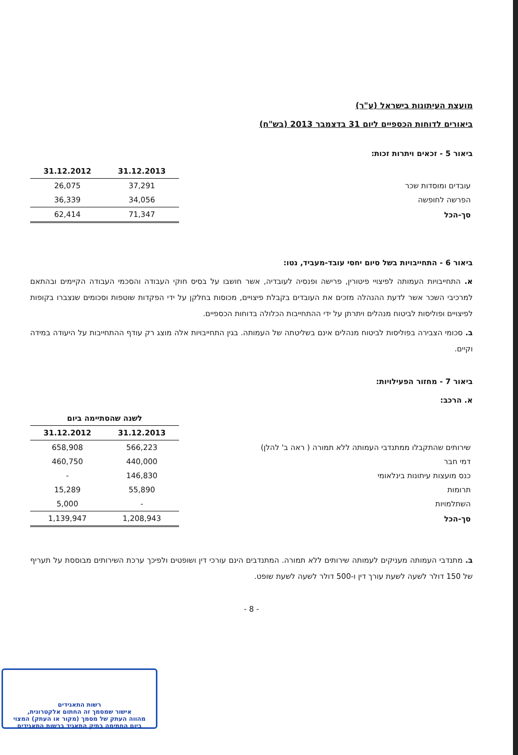מועצת העיתונות בישראל (ע"ר)
ביאורים לדוחות הכספיים ליום 31 בדצמבר 2013 (בש"ח)
ביאור 5 - זכאים ויתרות זכות:
| | 31.12.2013 | 31.12.2012 |
| --- | --- | --- |
| עובדים ומוסדות שכר | 37,291 | 26,075 |
| הפרשה לחופשה | 34,056 | 36,339 |
| סך-הכל | 71,347 | 62,414 |
ביאור 6 - התחייבויות בשל סיום יחסי עובד-מעביד, נטו:
א. התחייבויות העמותה לפיצויי פיטורין, פרישה ופנסיה לעובדיה, אשר חושבו על בסיס חוקי העבודה והסכמי העבודה הקיימים ובהתאם למרכיבי השכר אשר לדעת ההנהלה מזכים את העובדים בקבלת פיצויים, מכוסות בחלקן על ידי הפקדות שוטפות וסכומים שנצברו בקופות לפיצויים ופוליסות לביטוח מנהלים ויתרתן על ידי ההתחייבות הכלולה בדוחות הכספיים.
ב. סכומי הצבירה בפוליסות לביטוח מנהלים אינם בשליטתה של העמותה. בגין התחייבויות אלה מוצג רק עודף ההתחייבות על היעודה במידה וקיים.
ביאור 7 - מחזור הפעילויות:
א. הרכב:
| | לשנה שהסתיימה ביום | |
| --- | --- | --- |
| | 31.12.2013 | 31.12.2012 |
| שירותים שהתקבלו ממתנדבי העמותה ללא תמורה ( ראה ב' להלן) | 566,223 | 658,908 |
| דמי חבר | 440,000 | 460,750 |
| כנס מועצות עיתונות בינלאומי | 146,830 | - |
| תרומות | 55,890 | 15,289 |
| השתלמויות | - | 5,000 |
| סך-הכל | 1,208,943 | 1,139,947 |
ב. מתנדבי העמותה מעניקים לעמותה שירותים ללא תמורה. המתנדבים הינם עורכי דין ושופטים ולפיכך ערכת השירותים מבוססת על תעריף של 150 דולר לשעה לשעת עורך דין ו-500 דולר לשעה לשעת שופט.
- 8 -
רשות התאגידים
אישור שמסמך זה החתום אלקטרונית,
מהווה העתק של מסמך (מקור או העתק) המצוי
ביום החתימה בתיק התאגיד ברשות התאגידים